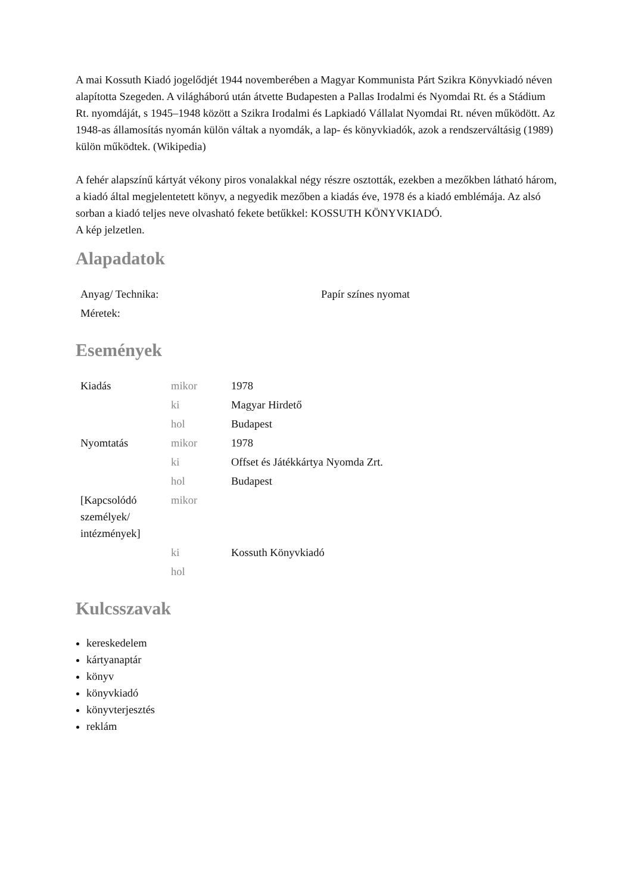A mai Kossuth Kiadó jogelődjét 1944 novemberében a Magyar Kommunista Párt Szikra Könyvkiadó néven alapította Szegeden. A világháború után átvette Budapesten a Pallas Irodalmi és Nyomdai Rt. és a Stádium Rt. nyomdáját, s 1945–1948 között a Szikra Irodalmi és Lapkiadó Vállalat Nyomdai Rt. néven működött. Az 1948-as államosítás nyomán külön váltak a nyomdák, a lap- és könyvkiadók, azok a rendszerváltásig (1989) külön működtek. (Wikipedia)
A fehér alapszínű kártyát vékony piros vonalakkal négy részre osztották, ezekben a mezőkben látható három, a kiadó által megjelentetett könyv, a negyedik mezőben a kiadás éve, 1978 és a kiadó emblémája. Az alsó sorban a kiadó teljes neve olvasható fekete betűkkel: KOSSUTH KÖNYVKIADÓ.
A kép jelzetlen.
Alapadatok
| Anyag/ Technika: | Papír színes nyomat |
| Méretek: | |
Események
| Kiadás | mikor | 1978 |
| | ki | Magyar Hirdető |
| | hol | Budapest |
| Nyomtatás | mikor | 1978 |
| | ki | Offset és Játékkártya Nyomda Zrt. |
| | hol | Budapest |
| [Kapcsolódó személyek/ intézmények] | mikor | |
| | ki | Kossuth Könyvkiadó |
| | hol | |
Kulcsszavak
kereskedelem
kártyanaptár
könyv
könyvkiadó
könyvterjesztés
reklám